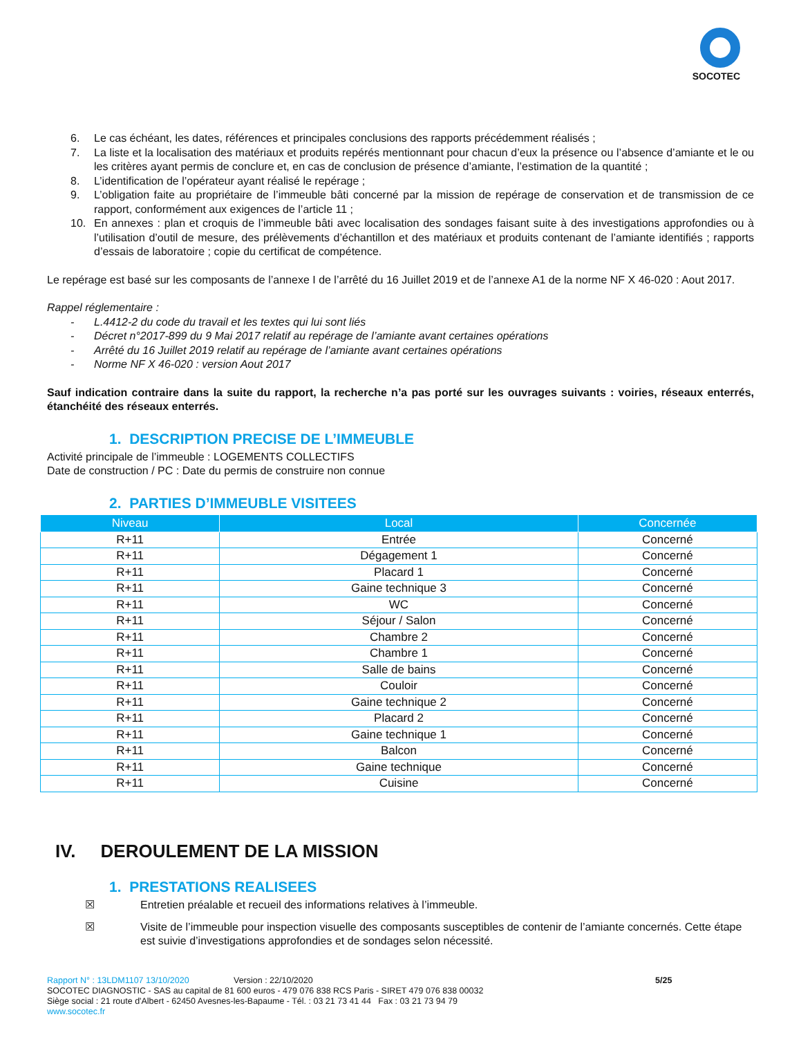SOCOTEC
6. Le cas échéant, les dates, références et principales conclusions des rapports précédemment réalisés ;
7. La liste et la localisation des matériaux et produits repérés mentionnant pour chacun d’eux la présence ou l’absence d’amiante et le ou les critères ayant permis de conclure et, en cas de conclusion de présence d’amiante, l’estimation de la quantité ;
8. L’identification de l’opérateur ayant réalisé le repérage ;
9. L’obligation faite au propriétaire de l’immeuble bâti concerné par la mission de repérage de conservation et de transmission de ce rapport, conformément aux exigences de l’article 11 ;
10. En annexes : plan et croquis de l’immeuble bâti avec localisation des sondages faisant suite à des investigations approfondies ou à l’utilisation d’outil de mesure, des prélèvements d’échantillon et des matériaux et produits contenant de l’amiante identifiés ; rapports d’essais de laboratoire ; copie du certificat de compétence.
Le repérage est basé sur les composants de l’annexe I de l’arrêté du 16 Juillet 2019 et de l’annexe A1 de la norme NF X 46-020 : Aout 2017.
Rappel réglementaire :
- L.4412-2 du code du travail et les textes qui lui sont liés
- Décret n°2017-899 du 9 Mai 2017 relatif au repérage de l’amiante avant certaines opérations
- Arrêté du 16 Juillet 2019 relatif au repérage de l’amiante avant certaines opérations
- Norme NF X 46-020 : version Aout 2017
Sauf indication contraire dans la suite du rapport, la recherche n’a pas porté sur les ouvrages suivants : voiries, réseaux enterrés, étanchéité des réseaux enterrés.
1. DESCRIPTION PRECISE DE L’IMMEUBLE
Activité principale de l’immeuble : LOGEMENTS COLLECTIFS
Date de construction / PC : Date du permis de construire non connue
2. PARTIES D’IMMEUBLE VISITEES
| Niveau | Local | Concernée |
| --- | --- | --- |
| R+11 | Entrée | Concerné |
| R+11 | Dégagement 1 | Concerné |
| R+11 | Placard 1 | Concerné |
| R+11 | Gaine technique 3 | Concerné |
| R+11 | WC | Concerné |
| R+11 | Séjour / Salon | Concerné |
| R+11 | Chambre 2 | Concerné |
| R+11 | Chambre 1 | Concerné |
| R+11 | Salle de bains | Concerné |
| R+11 | Couloir | Concerné |
| R+11 | Gaine technique 2 | Concerné |
| R+11 | Placard 2 | Concerné |
| R+11 | Gaine technique 1 | Concerné |
| R+11 | Balcon | Concerné |
| R+11 | Gaine technique | Concerné |
| R+11 | Cuisine | Concerné |
IV. DEROULEMENT DE LA MISSION
1. PRESTATIONS REALISEES
☒ Entretien préalable et recueil des informations relatives à l’immeuble.
☒ Visite de l’immeuble pour inspection visuelle des composants susceptibles de contenir de l’amiante concernés. Cette étape est suivie d’investigations approfondies et de sondages selon nécessité.
Rapport N° : 13LDM1107 13/10/2020 Version : 22/10/2020 5/25
SOCOTEC DIAGNOSTIC - SAS au capital de 81 600 euros - 479 076 838 RCS Paris - SIRET 479 076 838 00032
Siège social : 21 route d'Albert - 62450 Avesnes-les-Bapaume - Tél. : 03 21 73 41 44 Fax : 03 21 73 94 79
www.socotec.fr